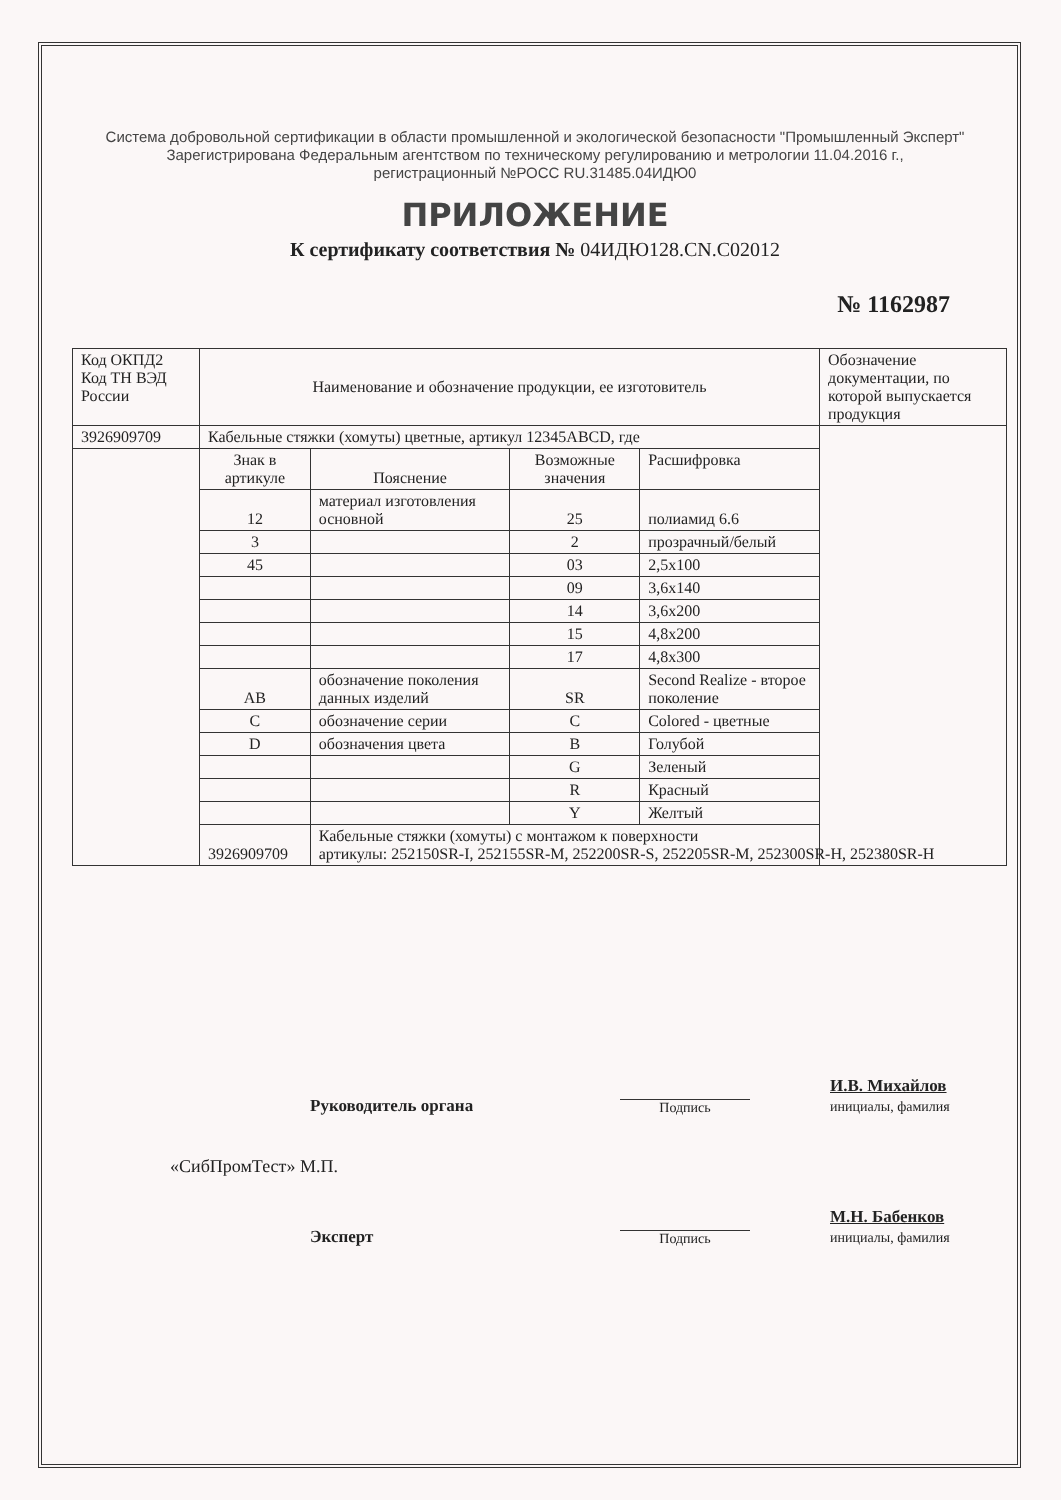Система добровольной сертификации в области промышленной и экологической безопасности "Промышленный Эксперт"
Зарегистрирована Федеральным агентством по техническому регулированию и метрологии 11.04.2016 г.,
регистрационный №РОСС RU.31485.04ИДЮ0
ПРИЛОЖЕНИЕ
К сертификату соответствия № 04ИДЮ128.CN.C02012
№ 1162987
| Код ОКПД2 Код ТН ВЭД России | Наименование и обозначение продукции, ее изготовитель | | | | Обозначение документации, по которой выпускается продукция |
| 3926909709 | Кабельные стяжки (хомуты) цветные, артикул 12345ABCD, где | | | | |
| | Знак в артикуле | Пояснение | Возможные значения | Расшифровка | |
| | 12 | материал изготовления основной | 25 | полиамид 6.6 | |
| | 3 | | 2 | прозрачный/белый | |
| | 45 | | 03 | 2,5x100 | |
| | | | 09 | 3,6x140 | |
| | | | 14 | 3,6x200 | |
| | | | 15 | 4,8x200 | |
| | | | 17 | 4,8x300 | |
| | AB | обозначение поколения данных изделий | SR | Second Realize - второе поколение | |
| | C | обозначение серии | C | Colored - цветные | |
| | D | обозначения цвета | B | Голубой | |
| | | | G | Зеленый | |
| | | | R | Красный | |
| | | | Y | Желтый | |
| | 3926909709 | Кабельные стяжки (хомуты) с монтажом к поверхности артикулы: 252150SR-I, 252155SR-M, 252200SR-S, 252205SR-M, 252300SR-H, 252380SR-H | | | |
Руководитель органа
Подпись
И.В. Михайлов
инициалы, фамилия
«СибПромТест» М.П.
Эксперт
Подпись
М.Н. Бабенков
инициалы, фамилия